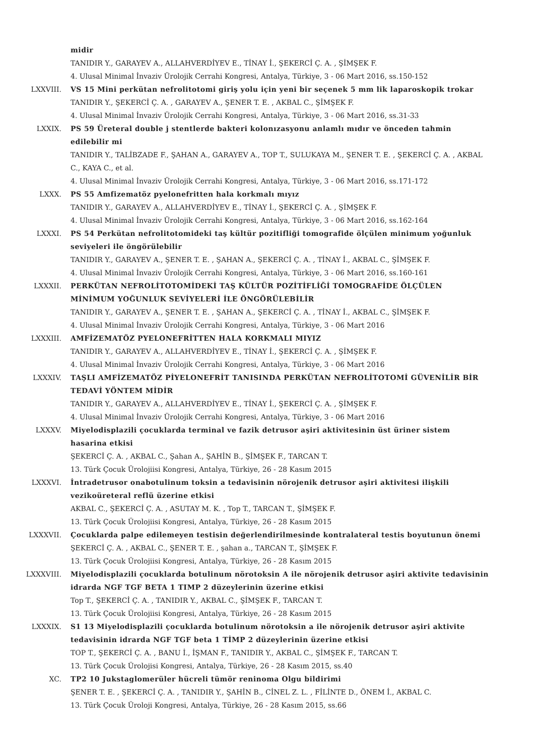midir
TANIDIR Y., GARAYEV A., ALLAHVERDİYEV E., TİNAY İ., ŞEKERCİ Ç. A. , ŞİMŞEK F.
4. Ulusal Minimal İnvaziv Ürolojik Cerrahi Kongresi, Antalya, Türkiye, 3 - 06 Mart 2016, ss.150-152
LXXVIII. VS 15 Mini perkütan nefrolitotomi giriş yolu için yeni bir seçenek 5 mm lik laparoskopik trokar
TANIDIR Y., ŞEKERCİ Ç. A. , GARAYEV A., ŞENER T. E. , AKBAL C., ŞİMŞEK F.
4. Ulusal Minimal İnvaziv Ürolojik Cerrahi Kongresi, Antalya, Türkiye, 3 - 06 Mart 2016, ss.31-33
LXXIX. PS 59 Üreteral double j stentlerde bakteri kolonızasyonu anlamlı mıdır ve önceden tahmin edilebilir mi
TANIDIR Y., TALİBZADE F., ŞAHAN A., GARAYEV A., TOP T., SULUKAYA M., ŞENER T. E. , ŞEKERCİ Ç. A. , AKBAL C., KAYA C., et al.
4. Ulusal Minimal İnvaziv Ürolojik Cerrahi Kongresi, Antalya, Türkiye, 3 - 06 Mart 2016, ss.171-172
LXXX. PS 55 Amfizematöz pyelonefritten hala korkmalı mıyız
TANIDIR Y., GARAYEV A., ALLAHVERDİYEV E., TİNAY İ., ŞEKERCİ Ç. A. , ŞİMŞEK F.
4. Ulusal Minimal İnvaziv Ürolojik Cerrahi Kongresi, Antalya, Türkiye, 3 - 06 Mart 2016, ss.162-164
LXXXI. PS 54 Perkütan nefrolitotomideki taş kültür pozitifliği tomografide ölçülen minimum yoğunluk seviyeleri ile öngörülebilir
TANIDIR Y., GARAYEV A., ŞENER T. E. , ŞAHAN A., ŞEKERCİ Ç. A. , TİNAY İ., AKBAL C., ŞİMŞEK F.
4. Ulusal Minimal İnvaziv Ürolojik Cerrahi Kongresi, Antalya, Türkiye, 3 - 06 Mart 2016, ss.160-161
LXXXII. PERKÜTAN NEFROLİTOTOMİDEKİ TAŞ KÜLTÜR POZİTİFLİĞİ TOMOGRAFİDE ÖLÇÜLEN MİNİMUM YOĞUNLUK SEVİYELERİ İLE ÖNGÖRÜLEBİLİR
TANIDIR Y., GARAYEV A., ŞENER T. E. , ŞAHAN A., ŞEKERCİ Ç. A. , TİNAY İ., AKBAL C., ŞİMŞEK F.
4. Ulusal Minimal İnvaziv Ürolojik Cerrahi Kongresi, Antalya, Türkiye, 3 - 06 Mart 2016
LXXXIII. AMFİZEMATÖZ PYELONEFRİTTEN HALA KORKMALI MIYIZ
TANIDIR Y., GARAYEV A., ALLAHVERDİYEV E., TİNAY İ., ŞEKERCİ Ç. A. , ŞİMŞEK F.
4. Ulusal Minimal İnvaziv Ürolojik Cerrahi Kongresi, Antalya, Türkiye, 3 - 06 Mart 2016
LXXXIV. TAŞLI AMFİZEMATÖZ PİYELONEFRİT TANISINDA PERKÜTAN NEFROLİTOTOMİ GÜVENİLİR BİR TEDAVİ YÖNTEM MİDİR
TANIDIR Y., GARAYEV A., ALLAHVERDİYEV E., TİNAY İ., ŞEKERCİ Ç. A. , ŞİMŞEK F.
4. Ulusal Minimal İnvaziv Ürolojik Cerrahi Kongresi, Antalya, Türkiye, 3 - 06 Mart 2016
LXXXV. Miyelodisplazili çocuklarda terminal ve fazik detrusor aşiri aktivitesinin üst üriner sistem hasarina etkisi
ŞEKERCİ Ç. A. , AKBAL C., Şahan A., ŞAHİN B., ŞİMŞEK F., TARCAN T.
13. Türk Çocuk Ürolojiisi Kongresi, Antalya, Türkiye, 26 - 28 Kasım 2015
LXXXVI. İntradetrusor onabotulinum toksin a tedavisinin nörojenik detrusor aşiri aktivitesi ilişkili vezikoüreteral reflü üzerine etkisi
AKBAL C., ŞEKERCİ Ç. A. , ASUTAY M. K. , Top T., TARCAN T., ŞİMŞEK F.
13. Türk Çocuk Ürolojiisi Kongresi, Antalya, Türkiye, 26 - 28 Kasım 2015
LXXXVII. Çocuklarda palpe edilemeyen testisin değerlendirilmesinde kontralateral testis boyutunun önemi
ŞEKERCİ Ç. A. , AKBAL C., ŞENER T. E. , şahan a., TARCAN T., ŞİMŞEK F.
13. Türk Çocuk Ürolojiisi Kongresi, Antalya, Türkiye, 26 - 28 Kasım 2015
LXXXVIII. Miyelodisplazili çocuklarda botulinum nörotoksin A ile nörojenik detrusor aşiri aktivite tedavisinin idrarda NGF TGF BETA 1 TIMP 2 düzeylerinin üzerine etkisi
Top T., ŞEKERCİ Ç. A. , TANIDIR Y., AKBAL C., ŞİMŞEK F., TARCAN T.
13. Türk Çocuk Ürolojiisi Kongresi, Antalya, Türkiye, 26 - 28 Kasım 2015
LXXXIX. S1 13 Miyelodisplazili çocuklarda botulinum nörotoksin a ile nörojenik detrusor aşiri aktivite tedavisinin idrarda NGF TGF beta 1 TİMP 2 düzeylerinin üzerine etkisi
TOP T., ŞEKERCİ Ç. A. , BANU İ., İŞMAN F., TANIDIR Y., AKBAL C., ŞİMŞEK F., TARCAN T.
13. Türk Çocuk Ürolojisi Kongresi, Antalya, Türkiye, 26 - 28 Kasım 2015, ss.40
XC. TP2 10 Jukstaglomerüler hücreli tümör reninoma Olgu bildirimi
ŞENER T. E. , ŞEKERCİ Ç. A. , TANIDIR Y., ŞAHİN B., CİNEL Z. L. , FİLİNTE D., ÖNEM İ., AKBAL C.
13. Türk Çocuk Üroloji Kongresi, Antalya, Türkiye, 26 - 28 Kasım 2015, ss.66